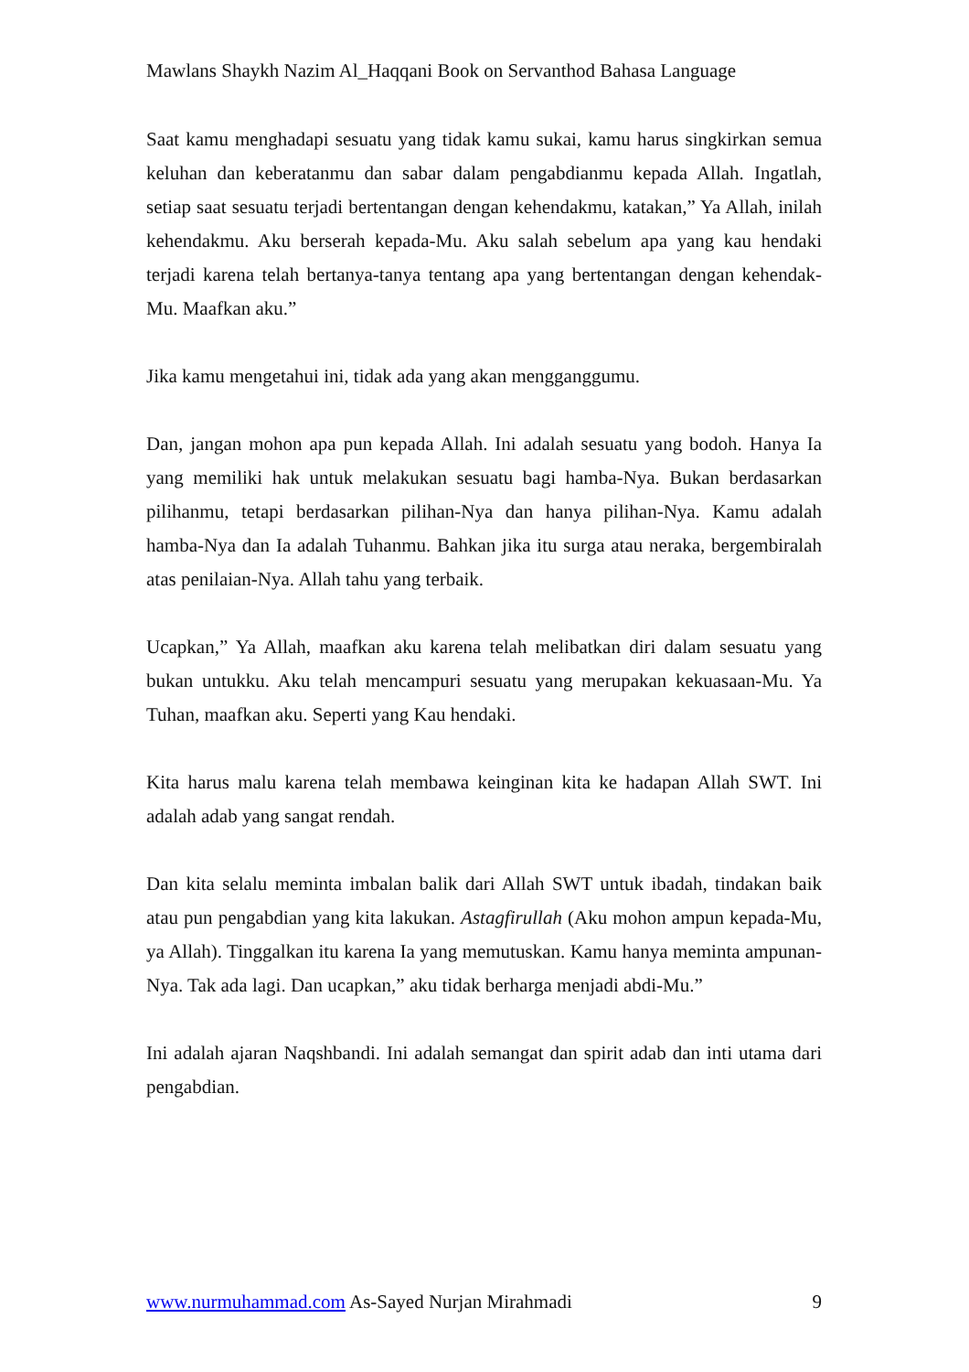Mawlans Shaykh Nazim Al_Haqqani Book on Servanthod Bahasa Language
Saat kamu menghadapi sesuatu yang tidak kamu sukai, kamu harus singkirkan semua keluhan dan keberatanmu dan sabar dalam pengabdianmu kepada Allah. Ingatlah, setiap saat sesuatu terjadi bertentangan dengan kehendakmu, katakan,” Ya Allah, inilah kehendakmu. Aku berserah kepada-Mu. Aku salah sebelum apa yang kau hendaki terjadi karena telah bertanya-tanya tentang apa yang bertentangan dengan kehendak-Mu. Maafkan aku.”
Jika kamu mengetahui ini, tidak ada yang akan mengganggumu.
Dan, jangan mohon apa pun kepada Allah. Ini adalah sesuatu yang bodoh. Hanya Ia yang memiliki hak untuk melakukan sesuatu bagi hamba-Nya. Bukan berdasarkan pilihanmu, tetapi berdasarkan pilihan-Nya dan hanya pilihan-Nya. Kamu adalah hamba-Nya dan Ia adalah Tuhanmu. Bahkan jika itu surga atau neraka, bergembiralah atas penilaian-Nya. Allah tahu yang terbaik.
Ucapkan,” Ya Allah, maafkan aku karena telah melibatkan diri dalam sesuatu yang bukan untukku. Aku telah mencampuri sesuatu yang merupakan kekuasaan-Mu. Ya Tuhan, maafkan aku. Seperti yang Kau hendaki.
Kita harus malu karena telah membawa keinginan kita ke hadapan Allah SWT. Ini adalah adab yang sangat rendah.
Dan kita selalu meminta imbalan balik dari Allah SWT untuk ibadah, tindakan baik atau pun pengabdian yang kita lakukan. Astagfirullah (Aku mohon ampun kepada-Mu, ya Allah). Tinggalkan itu karena Ia yang memutuskan. Kamu hanya meminta ampunan-Nya. Tak ada lagi. Dan ucapkan,” aku tidak berharga menjadi abdi-Mu.”
Ini adalah ajaran Naqshbandi. Ini adalah semangat dan spirit adab dan inti utama dari pengabdian.
www.nurmuhammad.com As-Sayed Nurjan Mirahmadi 9